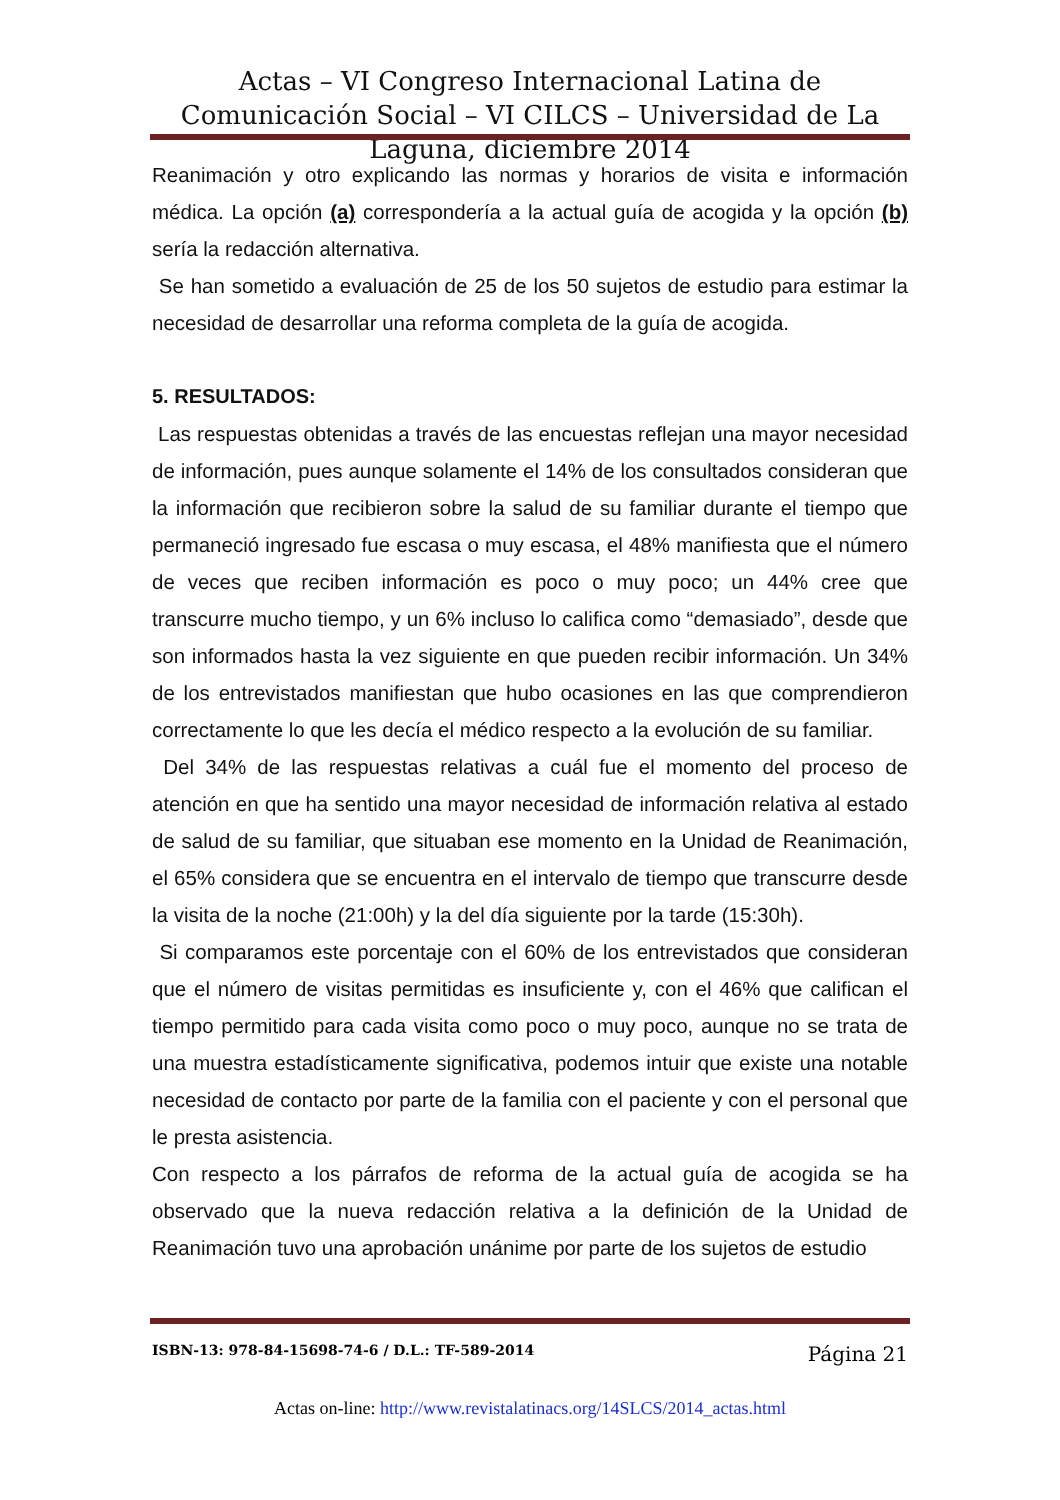Actas – VI Congreso Internacional Latina de Comunicación Social – VI CILCS – Universidad de La Laguna, diciembre 2014
Reanimación y otro explicando las normas y horarios de visita e información médica. La opción (a) correspondería a la actual guía de acogida y la opción (b) sería la redacción alternativa.
Se han sometido a evaluación de 25 de los 50 sujetos de estudio para estimar la necesidad de desarrollar una reforma completa de la guía de acogida.
5. RESULTADOS:
Las respuestas obtenidas a través de las encuestas reflejan una mayor necesidad de información, pues aunque solamente el 14% de los consultados consideran que la información que recibieron sobre la salud de su familiar durante el tiempo que permaneció ingresado fue escasa o muy escasa, el 48% manifiesta que el número de veces que reciben información es poco o muy poco; un 44% cree que transcurre mucho tiempo, y un 6% incluso lo califica como “demasiado”, desde que son informados hasta la vez siguiente en que pueden recibir información. Un 34% de los entrevistados manifiestan que hubo ocasiones en las que comprendieron correctamente lo que les decía el médico respecto a la evolución de su familiar.
Del 34% de las respuestas relativas a cuál fue el momento del proceso de atención en que ha sentido una mayor necesidad de información relativa al estado de salud de su familiar, que situaban ese momento en la Unidad de Reanimación, el 65% considera que se encuentra en el intervalo de tiempo que transcurre desde la visita de la noche (21:00h) y la del día siguiente por la tarde (15:30h).
Si comparamos este porcentaje con el 60% de los entrevistados que consideran que el número de visitas permitidas es insuficiente y, con el 46% que califican el tiempo permitido para cada visita como poco o muy poco, aunque no se trata de una muestra estadísticamente significativa, podemos intuir que existe una notable necesidad de contacto por parte de la familia con el paciente y con el personal que le presta asistencia.
Con respecto a los párrafos de reforma de la actual guía de acogida se ha observado que la nueva redacción relativa a la definición de la Unidad de Reanimación tuvo una aprobación unánime por parte de los sujetos de estudio
ISBN-13: 978-84-15698-74-6 / D.L.: TF-589-2014 Página 21
Actas on-line: http://www.revistalatinacs.org/14SLCS/2014_actas.html